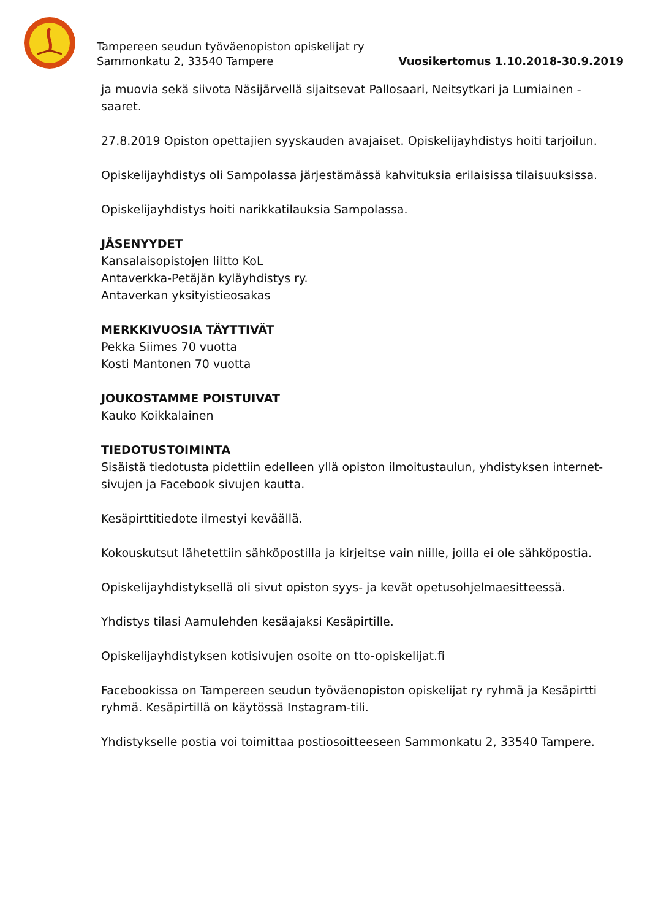Tampereen seudun työväenopiston opiskelijat ry
Sammonkatu 2, 33540 Tampere Vuosikertomus 1.10.2018-30.9.2019
ja muovia sekä siivota Näsijärvellä sijaitsevat Pallosaari, Neitsytkari ja Lumiainen -saaret.
27.8.2019 Opiston opettajien syyskauden avajaiset. Opiskelijayhdistys hoiti tarjoilun.
Opiskelijayhdistys oli Sampolassa järjestämässä kahvituksia erilaisissa tilaisuuksissa.
Opiskelijayhdistys hoiti narikkatilauksia Sampolassa.
JÄSENYYDET
Kansalaisopistojen liitto KoL
Antaverkka-Petäjän kyläyhdistys ry.
Antaverkan yksityistieosakas
MERKKIVUOSIA TÄYTTIVÄT
Pekka Siimes 70 vuotta
Kosti Mantonen 70 vuotta
JOUKOSTAMME POISTUIVAT
Kauko Koikkalainen
TIEDOTUSTOIMINTA
Sisäistä tiedotusta pidettiin edelleen yllä opiston ilmoitustaulun, yhdistyksen internet-sivujen ja Facebook sivujen kautta.
Kesäpirttitiedote ilmestyi keväällä.
Kokouskutsut lähetettiin sähköpostilla ja kirjeitse vain niille, joilla ei ole sähköpostia.
Opiskelijayhdistyksellä oli sivut opiston syys- ja kevät opetusohjelmaesitteessä.
Yhdistys tilasi Aamulehden kesäajaksi Kesäpirtille.
Opiskelijayhdistyksen kotisivujen osoite on tto-opiskelijat.fi
Facebookissa on Tampereen seudun työväenopiston opiskelijat ry ryhmä ja Kesäpirtti ryhmä. Kesäpirtillä on käytössä Instagram-tili.
Yhdistykselle postia voi toimittaa postiosoitteeseen Sammonkatu 2, 33540 Tampere.